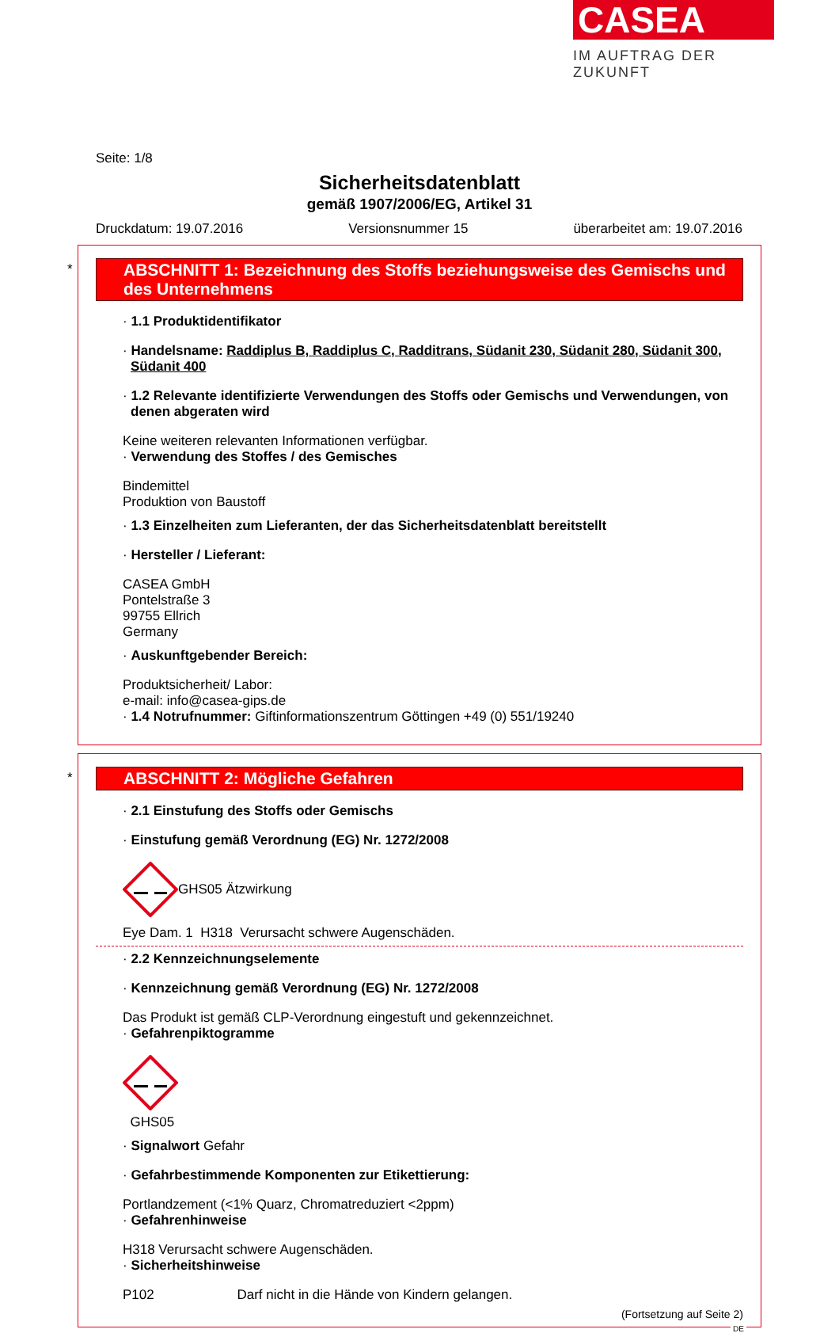CASEA
IM AUFTRAG DER ZUKUNFT
Seite: 1/8
Sicherheitsdatenblatt
gemäß 1907/2006/EG, Artikel 31
Druckdatum: 19.07.2016 Versionsnummer 15 überarbeitet am: 19.07.2016
*
ABSCHNITT 1: Bezeichnung des Stoffs beziehungsweise des Gemischs und des Unternehmens
· 1.1 Produktidentifikator
· Handelsname: Raddiplus B, Raddiplus C, Radditrans, Südanit 230, Südanit 280, Südanit 300, Südanit 400
· 1.2 Relevante identifizierte Verwendungen des Stoffs oder Gemischs und Verwendungen, von denen abgeraten wird
Keine weiteren relevanten Informationen verfügbar.
· Verwendung des Stoffes / des Gemisches
Bindemittel
Produktion von Baustoff
· 1.3 Einzelheiten zum Lieferanten, der das Sicherheitsdatenblatt bereitstellt
· Hersteller / Lieferant:
CASEA GmbH
Pontelstraße 3
99755 Ellrich
Germany
· Auskunftgebender Bereich:
Produktsicherheit/ Labor:
e-mail: info@casea-gips.de
· 1.4 Notrufnummer: Giftinformationszentrum Göttingen +49 (0) 551/19240
*
ABSCHNITT 2: Mögliche Gefahren
· 2.1 Einstufung des Stoffs oder Gemischs
· Einstufung gemäß Verordnung (EG) Nr. 1272/2008
GHS05 Ätzwirkung
Eye Dam. 1 H318 Verursacht schwere Augenschäden.
· 2.2 Kennzeichnungselemente
· Kennzeichnung gemäß Verordnung (EG) Nr. 1272/2008
Das Produkt ist gemäß CLP-Verordnung eingestuft und gekennzeichnet.
· Gefahrenpiktogramme
GHS05
· Signalwort Gefahr
· Gefahrbestimmende Komponenten zur Etikettierung:
Portlandzement (<1% Quarz, Chromatreduziert <2ppm)
· Gefahrenhinweise
H318 Verursacht schwere Augenschäden.
· Sicherheitshinweise
P102 Darf nicht in die Hände von Kindern gelangen.
(Fortsetzung auf Seite 2)
DE